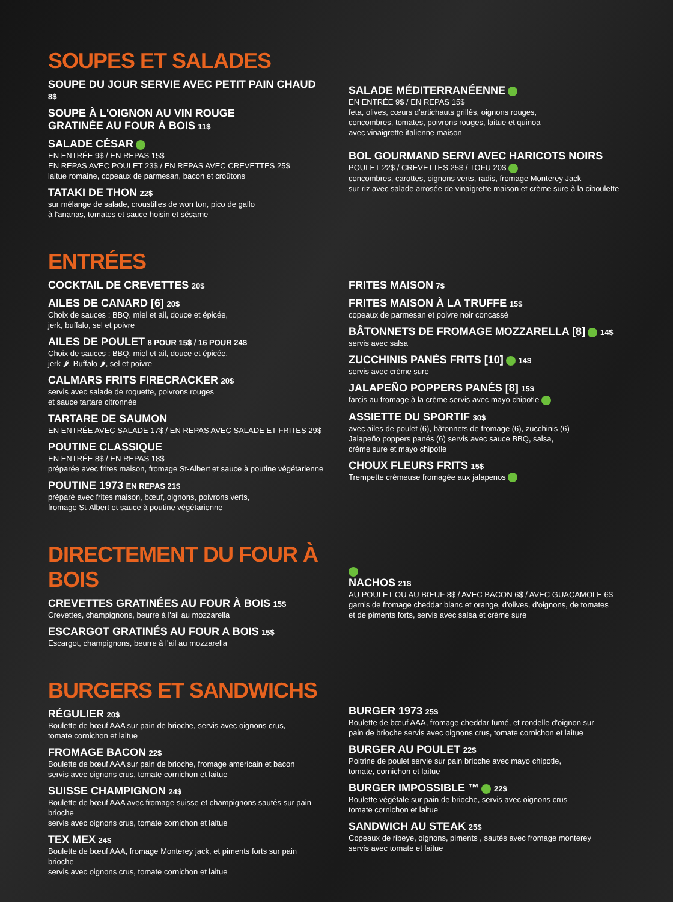SOUPES ET SALADES
SOUPE DU JOUR SERVIE AVEC PETIT PAIN CHAUD 8$
SOUPE À L'OIGNON AU VIN ROUGE
GRATINÉE AU FOUR À BOIS 11$
SALADE CÉSAR
EN ENTRÉE 9$ / EN REPAS 15$
EN REPAS AVEC POULET 23$ / EN REPAS AVEC CREVETTES 25$
laitue romaine, copeaux de parmesan, bacon et croûtons
TATAKI DE THON 22$
sur mélange de salade, croustilles de won ton, pico de gallo
à l'ananas, tomates et sauce hoisin et sésame
SALADE MÉDITERRANÉENNE
EN ENTRÉE 9$ / EN REPAS 15$
feta, olives, cœurs d'artichauts grillés, oignons rouges,
concombres, tomates, poivrons rouges, laitue et quinoa
avec vinaigrette italienne maison
BOL GOURMAND SERVI AVEC HARICOTS NOIRS
POULET 22$ / CREVETTES 25$ / TOFU 20$
concombres, carottes, oignons verts, radis, fromage Monterey Jack
sur riz avec salade arrosée de vinaigrette maison et crème sure à la ciboulette
ENTRÉES
COCKTAIL DE CREVETTES 20$
AILES DE CANARD [6] 20$
Choix de sauces : BBQ, miel et ail, douce et épicée,
jerk, buffalo, sel et poivre
AILES DE POULET 8 POUR 15$ / 16 POUR 24$
Choix de sauces : BBQ, miel et ail, douce et épicée,
jerk 🌶, Buffalo 🌶, sel et poivre
CALMARS FRITS FIRECRACKER 20$
servis avec salade de roquette, poivrons rouges
et sauce tartare citronnée
TARTARE DE SAUMON
EN ENTRÉE AVEC SALADE 17$ / EN REPAS AVEC SALADE ET FRITES 29$
POUTINE CLASSIQUE
EN ENTRÉE 8$ / EN REPAS 18$
préparée avec frites maison, fromage St-Albert et sauce à poutine végétarienne
POUTINE 1973 EN REPAS 21$
préparé avec frites maison, bœuf, oignons, poivrons verts,
fromage St-Albert et sauce à poutine végétarienne
FRITES MAISON 7$
FRITES MAISON À LA TRUFFE 15$
copeaux de parmesan et poivre noir concassé
BÂTONNETS DE FROMAGE MOZZARELLA [8] 14$
servis avec salsa
ZUCCHINIS PANÉS FRITS [10] 14$
servis avec crème sure
JALAPEÑO POPPERS PANÉS [8] 15$
farcis au fromage à la crème servis avec mayo chipotle
ASSIETTE DU SPORTIF 30$
avec ailes de poulet (6), bâtonnets de fromage (6), zucchinis (6)
Jalapeño poppers panés (6) servis avec sauce BBQ, salsa,
crème sure et mayo chipotle
CHOUX FLEURS FRITS 15$
Trempette crémeuse fromagée aux jalapenos
DIRECTEMENT DU FOUR À BOIS
CREVETTES GRATINÉES AU FOUR À BOIS 15$
Crevettes, champignons, beurre à l'ail au mozzarella
ESCARGOT GRATINÉS AU FOUR A BOIS 15$
Escargot, champignons, beurre à l'ail au mozzarella
NACHOS 21$
AU POULET OU AU BŒUF 8$ / AVEC BACON 6$ / AVEC GUACAMOLE 6$
garnis de fromage cheddar blanc et orange, d'olives, d'oignons, de tomates
et de piments forts, servis avec salsa et crème sure
BURGERS ET SANDWICHS
RÉGULIER 20$
Boulette de bœuf AAA sur pain de brioche, servis avec oignons crus,
tomate cornichon et laitue
FROMAGE BACON 22$
Boulette de bœuf AAA sur pain de brioche, fromage americain et bacon
servis avec oignons crus, tomate cornichon et laitue
SUISSE CHAMPIGNON 24$
Boulette de bœuf AAA avec fromage suisse et champignons sautés sur pain brioche
servis avec oignons crus, tomate cornichon et laitue
TEX MEX 24$
Boulette de bœuf AAA, fromage Monterey jack, et piments forts sur pain brioche
servis avec oignons crus, tomate cornichon et laitue
BURGER 1973 25$
Boulette de bœuf AAA, fromage cheddar fumé, et rondelle d'oignon sur
pain de brioche servis avec oignons crus, tomate cornichon et laitue
BURGER AU POULET 22$
Poitrine de poulet servie sur pain brioche avec mayo chipotle,
tomate, cornichon et laitue
BURGER IMPOSSIBLE ™ 22$
Boulette végétale sur pain de brioche, servis avec oignons crus
tomate cornichon et laitue
SANDWICH AU STEAK 25$
Copeaux de ribeye, oignons, piments , sautés avec fromage monterey
servis avec tomate et laitue